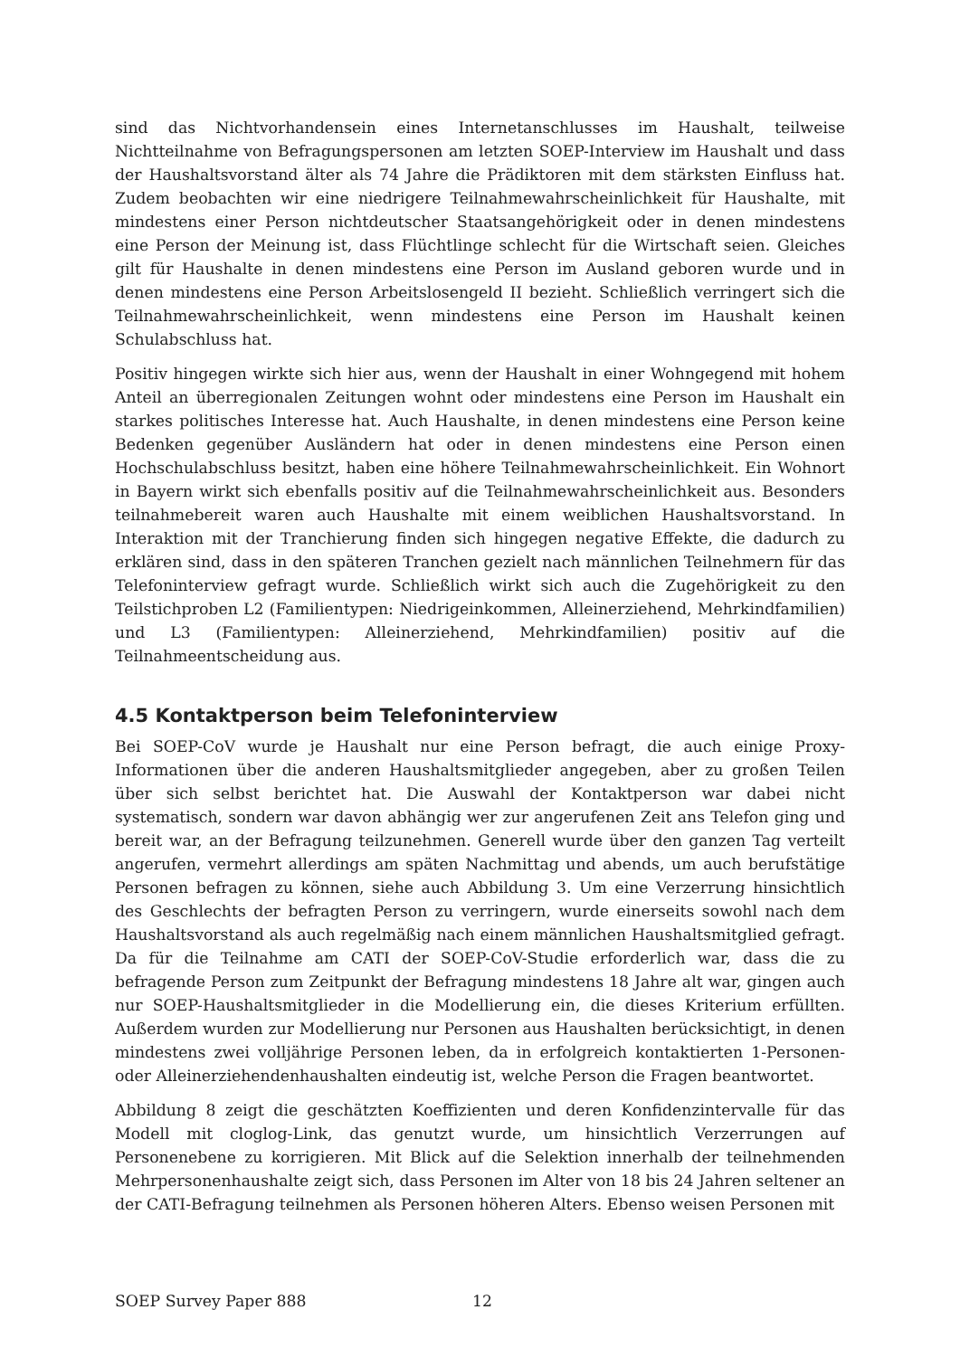sind das Nichtvorhandensein eines Internetanschlusses im Haushalt, teilweise Nichtteilnahme von Befragungspersonen am letzten SOEP-Interview im Haushalt und dass der Haushaltsvorstand älter als 74 Jahre die Prädiktoren mit dem stärksten Einfluss hat. Zudem beobachten wir eine niedrigere Teilnahmewahrscheinlichkeit für Haushalte, mit mindestens einer Person nichtdeutscher Staatsangehörigkeit oder in denen mindestens eine Person der Meinung ist, dass Flüchtlinge schlecht für die Wirtschaft seien. Gleiches gilt für Haushalte in denen mindestens eine Person im Ausland geboren wurde und in denen mindestens eine Person Arbeitslosengeld II bezieht. Schließlich verringert sich die Teilnahmewahrscheinlichkeit, wenn mindestens eine Person im Haushalt keinen Schulabschluss hat.
Positiv hingegen wirkte sich hier aus, wenn der Haushalt in einer Wohngegend mit hohem Anteil an überregionalen Zeitungen wohnt oder mindestens eine Person im Haushalt ein starkes politisches Interesse hat. Auch Haushalte, in denen mindestens eine Person keine Bedenken gegenüber Ausländern hat oder in denen mindestens eine Person einen Hochschulabschluss besitzt, haben eine höhere Teilnahmewahrscheinlichkeit. Ein Wohnort in Bayern wirkt sich ebenfalls positiv auf die Teilnahmewahrscheinlichkeit aus. Besonders teilnahmebereit waren auch Haushalte mit einem weiblichen Haushaltsvorstand. In Interaktion mit der Tranchierung finden sich hingegen negative Effekte, die dadurch zu erklären sind, dass in den späteren Tranchen gezielt nach männlichen Teilnehmern für das Telefoninterview gefragt wurde. Schließlich wirkt sich auch die Zugehörigkeit zu den Teilstichproben L2 (Familientypen: Niedrigeinkommen, Alleinerziehend, Mehrkindfamilien) und L3 (Familientypen: Alleinerziehend, Mehrkindfamilien) positiv auf die Teilnahmeentscheidung aus.
4.5 Kontaktperson beim Telefoninterview
Bei SOEP-CoV wurde je Haushalt nur eine Person befragt, die auch einige Proxy-Informationen über die anderen Haushaltsmitglieder angegeben, aber zu großen Teilen über sich selbst berichtet hat. Die Auswahl der Kontaktperson war dabei nicht systematisch, sondern war davon abhängig wer zur angerufenen Zeit ans Telefon ging und bereit war, an der Befragung teilzunehmen. Generell wurde über den ganzen Tag verteilt angerufen, vermehrt allerdings am späten Nachmittag und abends, um auch berufstätige Personen befragen zu können, siehe auch Abbildung 3. Um eine Verzerrung hinsichtlich des Geschlechts der befragten Person zu verringern, wurde einerseits sowohl nach dem Haushaltsvorstand als auch regelmäßig nach einem männlichen Haushaltsmitglied gefragt. Da für die Teilnahme am CATI der SOEP-CoV-Studie erforderlich war, dass die zu befragende Person zum Zeitpunkt der Befragung mindestens 18 Jahre alt war, gingen auch nur SOEP-Haushaltsmitglieder in die Modellierung ein, die dieses Kriterium erfüllten. Außerdem wurden zur Modellierung nur Personen aus Haushalten berücksichtigt, in denen mindestens zwei volljährige Personen leben, da in erfolgreich kontaktierten 1-Personen- oder Alleinerziehendenhaushalten eindeutig ist, welche Person die Fragen beantwortet.
Abbildung 8 zeigt die geschätzten Koeffizienten und deren Konfidenzintervalle für das Modell mit cloglog-Link, das genutzt wurde, um hinsichtlich Verzerrungen auf Personenebene zu korrigieren. Mit Blick auf die Selektion innerhalb der teilnehmenden Mehrpersonenhaushalte zeigt sich, dass Personen im Alter von 18 bis 24 Jahren seltener an der CATI-Befragung teilnehmen als Personen höheren Alters. Ebenso weisen Personen mit
SOEP Survey Paper 888 12